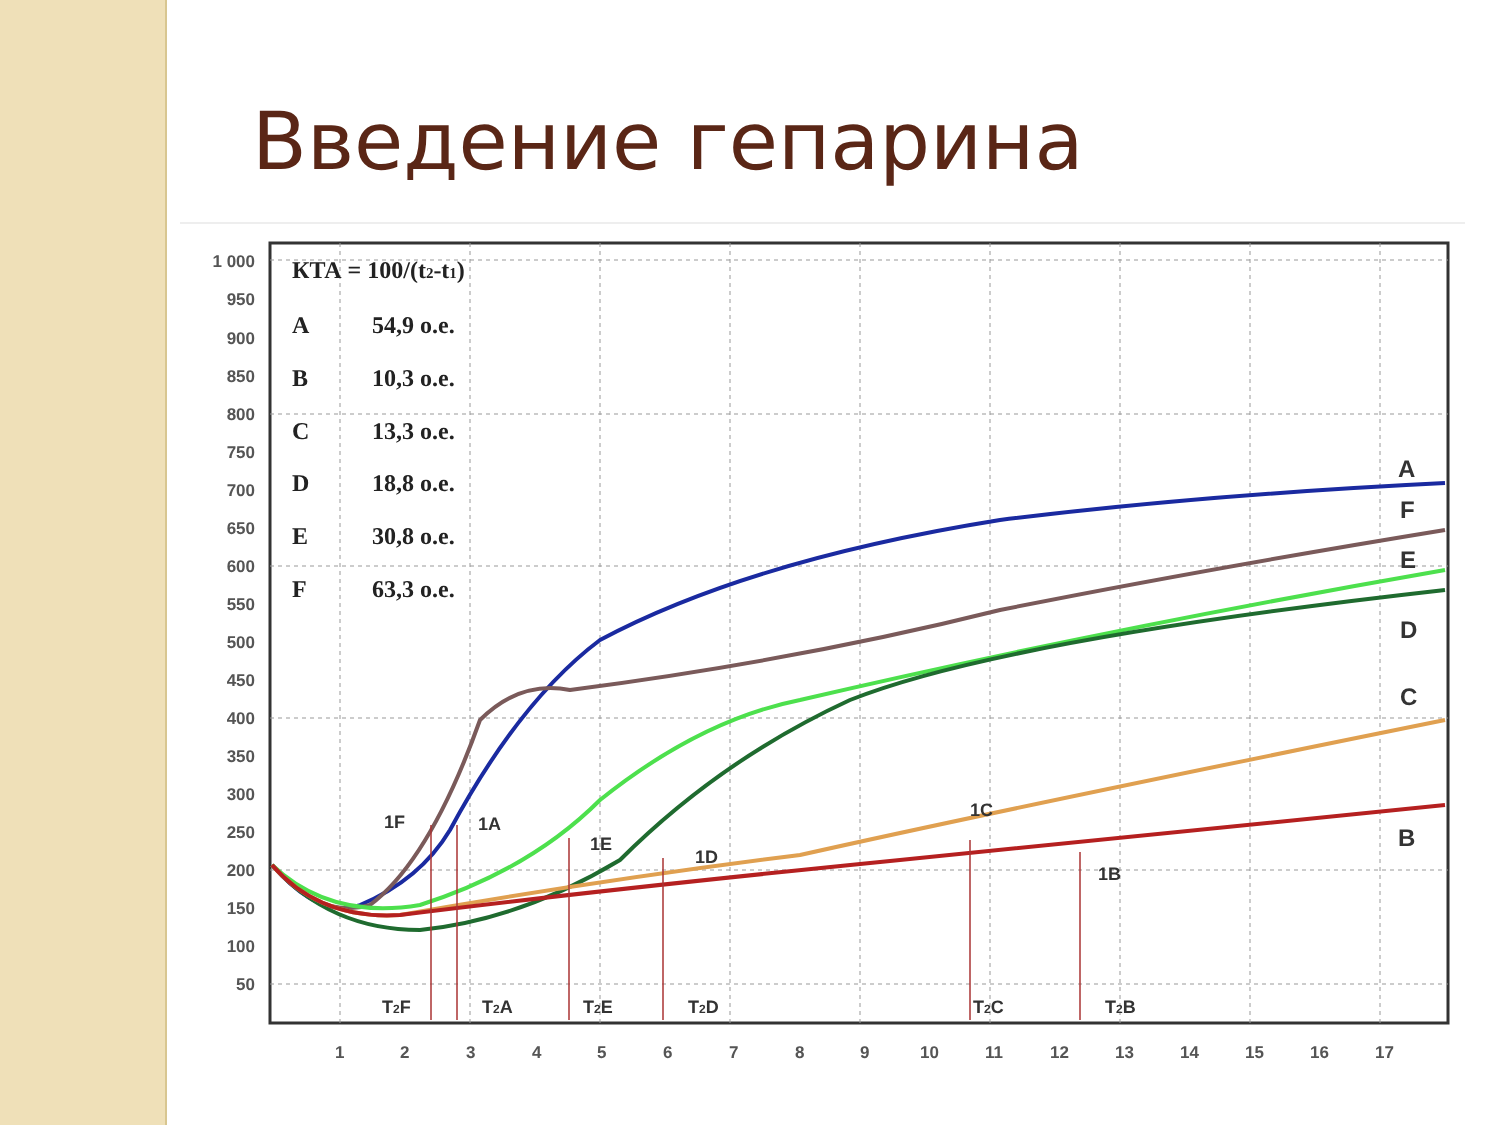Введение гепарина
1 000
950
900
850
800
750
700
650
600
550
500
450
400
350
300
250
200
150
100
50
1
2
3
4
5
6
7
8
9
10
11
12
13
14
15
16
17
КТА = 100/(t2-t1)
A
54,9 о.е.
B
10,3 о.е.
C
13,3 о.е.
D
18,8 о.е.
E
30,8 о.е.
F
63,3 о.е.
T2F
T2A
T2E
T2D
T2C
T2B
1F
1A
1E
1D
1C
1B
A
F
E
D
C
B